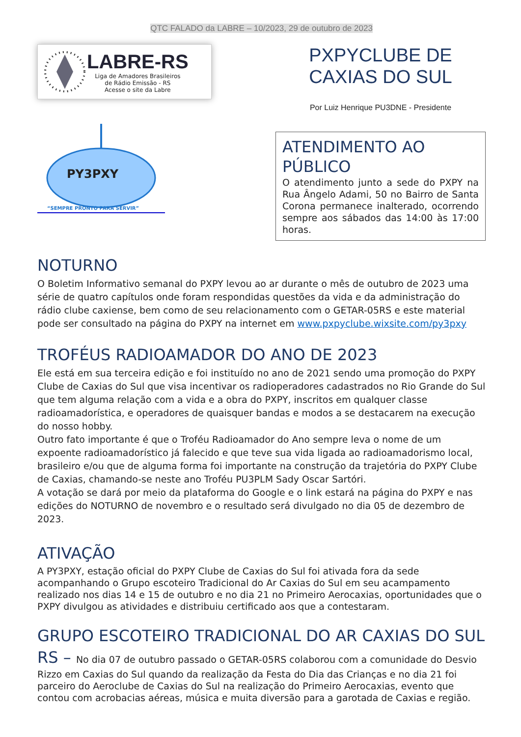QTC FALADO da LABRE – 10/2023, 29 de outubro de 2023
LABRE-RS
Liga de Amadores Brasileiros
de Rádio Emissão - RS
Acesse o site da Labre
PY3PXY
“SEMPRE PRONTO PARA SERVIR”
PXPYCLUBE DE
CAXIAS DO SUL
Por Luiz Henrique PU3DNE - Presidente
ATENDIMENTO AO PÚBLICO
O atendimento junto a sede do PXPY na Rua Ângelo Adami, 50 no Bairro de Santa Corona permanece inalterado, ocorrendo sempre aos sábados das 14:00 às 17:00 horas.
NOTURNO
O Boletim Informativo semanal do PXPY levou ao ar durante o mês de outubro de 2023 uma série de quatro capítulos onde foram respondidas questões da vida e da administração do rádio clube caxiense, bem como de seu relacionamento com o GETAR-05RS e este material pode ser consultado na página do PXPY na internet em www.pxpyclube.wixsite.com/py3pxy
TROFÉUS RADIOAMADOR DO ANO DE 2023
Ele está em sua terceira edição e foi instituído no ano de 2021 sendo uma promoção do PXPY Clube de Caxias do Sul que visa incentivar os radioperadores cadastrados no Rio Grande do Sul que tem alguma relação com a vida e a obra do PXPY, inscritos em qualquer classe radioamadorística, e operadores de quaisquer bandas e modos a se destacarem na execução do nosso hobby.
Outro fato importante é que o Troféu Radioamador do Ano sempre leva o nome de um expoente radioamadorístico já falecido e que teve sua vida ligada ao radioamadorismo local, brasileiro e/ou que de alguma forma foi importante na construção da trajetória do PXPY Clube de Caxias, chamando-se neste ano Troféu PU3PLM Sady Oscar Sartóri.
A votação se dará por meio da plataforma do Google e o link estará na página do PXPY e nas edições do NOTURNO de novembro e o resultado será divulgado no dia 05 de dezembro de 2023.
ATIVAÇÃO
A PY3PXY, estação oficial do PXPY Clube de Caxias do Sul foi ativada fora da sede acompanhando o Grupo escoteiro Tradicional do Ar Caxias do Sul em seu acampamento realizado nos dias 14 e 15 de outubro e no dia 21 no Primeiro Aerocaxias, oportunidades que o PXPY divulgou as atividades e distribuiu certificado aos que a contestaram.
GRUPO ESCOTEIRO TRADICIONAL DO AR CAXIAS DO SUL RS – No dia 07 de outubro passado o GETAR-05RS colaborou com a comunidade do Desvio Rizzo em Caxias do Sul quando da realização da Festa do Dia das Crianças e no dia 21 foi parceiro do Aeroclube de Caxias do Sul na realização do Primeiro Aerocaxias, evento que contou com acrobacias aéreas, música e muita diversão para a garotada de Caxias e região.